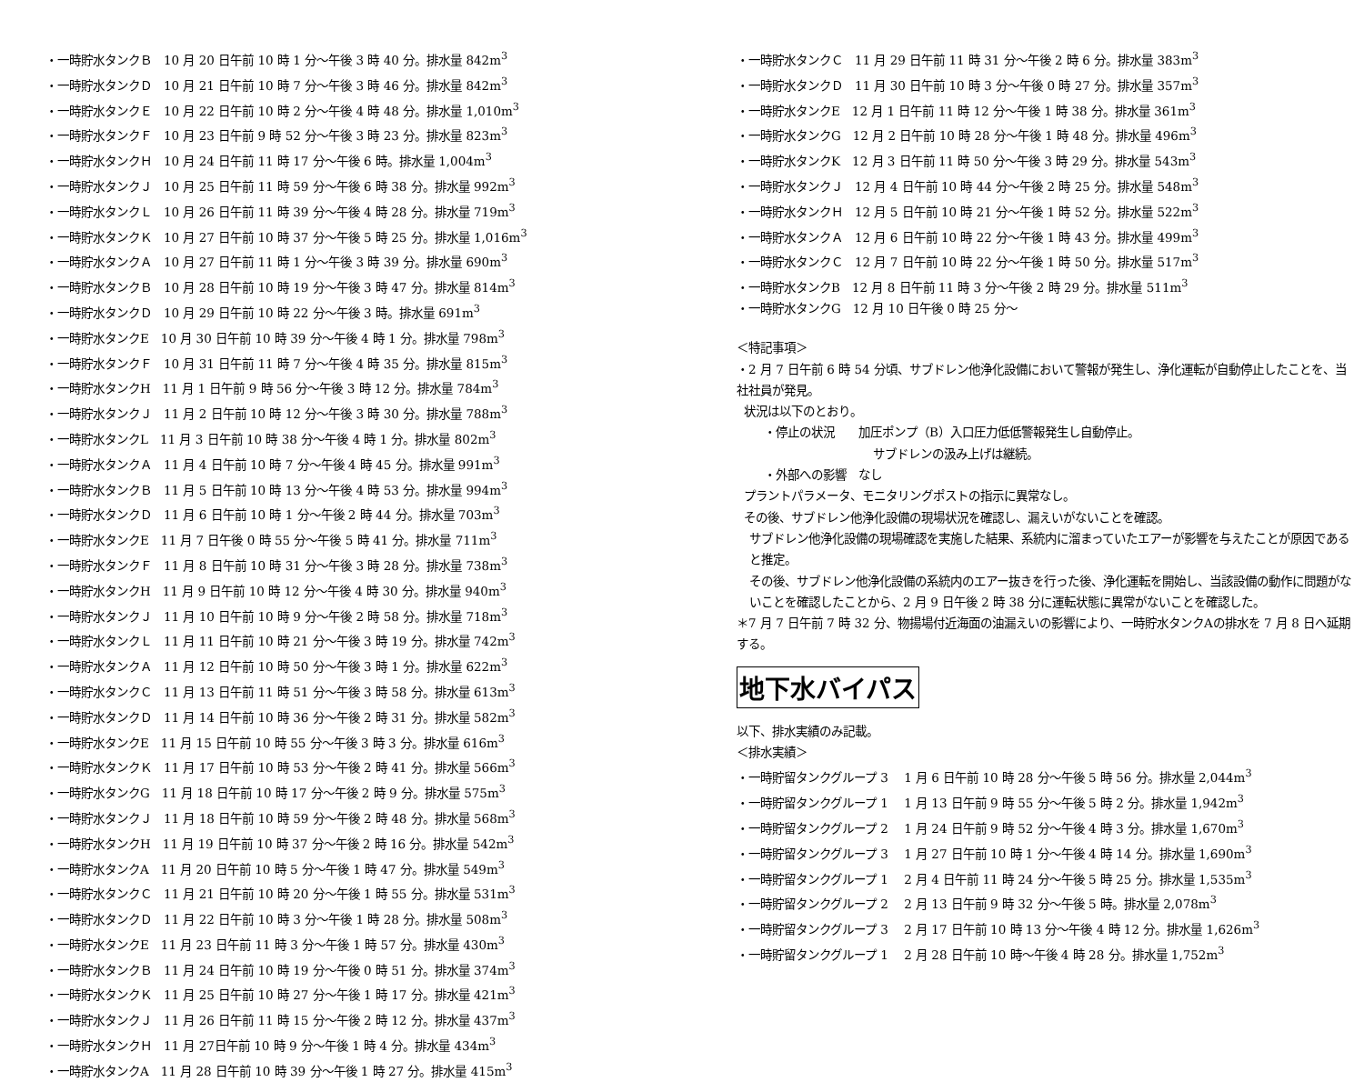・一時貯水タンクＢ　10 月 20 日午前 10 時 1 分～午後 3 時 40 分。排水量 842m<sup>3</sup>
・一時貯水タンクＤ　10 月 21 日午前 10 時 7 分～午後 3 時 46 分。排水量 842m<sup>3</sup>
・一時貯水タンクＥ　10 月 22 日午前 10 時 2 分～午後 4 時 48 分。排水量 1,010m<sup>3</sup>
・一時貯水タンクＦ　10 月 23 日午前 9 時 52 分～午後 3 時 23 分。排水量 823m<sup>3</sup>
・一時貯水タンクＨ　10 月 24 日午前 11 時 17 分～午後 6 時。排水量 1,004m<sup>3</sup>
・一時貯水タンクＪ　10 月 25 日午前 11 時 59 分～午後 6 時 38 分。排水量 992m<sup>3</sup>
・一時貯水タンクＬ　10 月 26 日午前 11 時 39 分～午後 4 時 28 分。排水量 719m<sup>3</sup>
・一時貯水タンクＫ　10 月 27 日午前 10 時 37 分～午後 5 時 25 分。排水量 1,016m<sup>3</sup>
・一時貯水タンクＡ　10 月 27 日午前 11 時 1 分～午後 3 時 39 分。排水量 690m<sup>3</sup>
・一時貯水タンクＢ　10 月 28 日午前 10 時 19 分～午後 3 時 47 分。排水量 814m<sup>3</sup>
・一時貯水タンクＤ　10 月 29 日午前 10 時 22 分～午後 3 時。排水量 691m<sup>3</sup>
・一時貯水タンクE　10 月 30 日午前 10 時 39 分～午後 4 時 1 分。排水量 798m<sup>3</sup>
・一時貯水タンクＦ　10 月 31 日午前 11 時 7 分～午後 4 時 35 分。排水量 815m<sup>3</sup>
・一時貯水タンクH　11 月 1 日午前 9 時 56 分～午後 3 時 12 分。排水量 784m<sup>3</sup>
・一時貯水タンクＪ　11 月 2 日午前 10 時 12 分～午後 3 時 30 分。排水量 788m<sup>3</sup>
・一時貯水タンクL　11 月 3 日午前 10 時 38 分～午後 4 時 1 分。排水量 802m<sup>3</sup>
・一時貯水タンクＡ　11 月 4 日午前 10 時 7 分～午後 4 時 45 分。排水量 991m<sup>3</sup>
・一時貯水タンクＢ　11 月 5 日午前 10 時 13 分～午後 4 時 53 分。排水量 994m<sup>3</sup>
・一時貯水タンクＤ　11 月 6 日午前 10 時 1 分～午後 2 時 44 分。排水量 703m<sup>3</sup>
・一時貯水タンクE　11 月 7 日午後 0 時 55 分～午後 5 時 41 分。排水量 711m<sup>3</sup>
・一時貯水タンクＦ　11 月 8 日午前 10 時 31 分～午後 3 時 28 分。排水量 738m<sup>3</sup>
・一時貯水タンクH　11 月 9 日午前 10 時 12 分～午後 4 時 30 分。排水量 940m<sup>3</sup>
・一時貯水タンクＪ　11 月 10 日午前 10 時 9 分～午後 2 時 58 分。排水量 718m<sup>3</sup>
・一時貯水タンクＬ　11 月 11 日午前 10 時 21 分～午後 3 時 19 分。排水量 742m<sup>3</sup>
・一時貯水タンクＡ　11 月 12 日午前 10 時 50 分～午後 3 時 1 分。排水量 622m<sup>3</sup>
・一時貯水タンクＣ　11 月 13 日午前 11 時 51 分～午後 3 時 58 分。排水量 613m<sup>3</sup>
・一時貯水タンクＤ　11 月 14 日午前 10 時 36 分～午後 2 時 31 分。排水量 582m<sup>3</sup>
・一時貯水タンクE　11 月 15 日午前 10 時 55 分～午後 3 時 3 分。排水量 616m<sup>3</sup>
・一時貯水タンクＫ　11 月 17 日午前 10 時 53 分～午後 2 時 41 分。排水量 566m<sup>3</sup>
・一時貯水タンクG　11 月 18 日午前 10 時 17 分～午後 2 時 9 分。排水量 575m<sup>3</sup>
・一時貯水タンクＪ　11 月 18 日午前 10 時 59 分～午後 2 時 48 分。排水量 568m<sup>3</sup>
・一時貯水タンクH　11 月 19 日午前 10 時 37 分～午後 2 時 16 分。排水量 542m<sup>3</sup>
・一時貯水タンクA　11 月 20 日午前 10 時 5 分～午後 1 時 47 分。排水量 549m<sup>3</sup>
・一時貯水タンクＣ　11 月 21 日午前 10 時 20 分～午後 1 時 55 分。排水量 531m<sup>3</sup>
・一時貯水タンクＤ　11 月 22 日午前 10 時 3 分～午後 1 時 28 分。排水量 508m<sup>3</sup>
・一時貯水タンクE　11 月 23 日午前 11 時 3 分～午後 1 時 57 分。排水量 430m<sup>3</sup>
・一時貯水タンクＢ　11 月 24 日午前 10 時 19 分～午後 0 時 51 分。排水量 374m<sup>3</sup>
・一時貯水タンクＫ　11 月 25 日午前 10 時 27 分～午後 1 時 17 分。排水量 421m<sup>3</sup>
・一時貯水タンクＪ　11 月 26 日午前 11 時 15 分～午後 2 時 12 分。排水量 437m<sup>3</sup>
・一時貯水タンクＨ　11 月 27日午前 10 時 9 分～午後 1 時 4 分。排水量 434m<sup>3</sup>
・一時貯水タンクA　11 月 28 日午前 10 時 39 分～午後 1 時 27 分。排水量 415m<sup>3</sup>
・一時貯水タンクＣ　11 月 29 日午前 11 時 31 分～午後 2 時 6 分。排水量 383m<sup>3</sup>
・一時貯水タンクＤ　11 月 30 日午前 10 時 3 分～午後 0 時 27 分。排水量 357m<sup>3</sup>
・一時貯水タンクE　12 月 1 日午前 11 時 12 分～午後 1 時 38 分。排水量 361m<sup>3</sup>
・一時貯水タンクG　12 月 2 日午前 10 時 28 分～午後 1 時 48 分。排水量 496m<sup>3</sup>
・一時貯水タンクK　12 月 3 日午前 11 時 50 分～午後 3 時 29 分。排水量 543m<sup>3</sup>
・一時貯水タンクＪ　12 月 4 日午前 10 時 44 分～午後 2 時 25 分。排水量 548m<sup>3</sup>
・一時貯水タンクＨ　12 月 5 日午前 10 時 21 分～午後 1 時 52 分。排水量 522m<sup>3</sup>
・一時貯水タンクＡ　12 月 6 日午前 10 時 22 分～午後 1 時 43 分。排水量 499m<sup>3</sup>
・一時貯水タンクＣ　12 月 7 日午前 10 時 22 分～午後 1 時 50 分。排水量 517m<sup>3</sup>
・一時貯水タンクB　12 月 8 日午前 11 時 3 分～午後 2 時 29 分。排水量 511m<sup>3</sup>
・一時貯水タンクG　12 月 10 日午後 0 時 25 分～
＜特記事項＞
・2 月 7 日午前 6 時 54 分頃、サブドレン他浄化設備において警報が発生し、浄化運転が自動停止したことを、当社社員が発見。
状況は以下のとおり。
・停止の状況　　加圧ポンプ（B）入口圧力低低警報発生し自動停止。
サブドレンの汲み上げは継続。
・外部への影響　なし
プラントパラメータ、モニタリングポストの指示に異常なし。
その後、サブドレン他浄化設備の現場状況を確認し、漏えいがないことを確認。
サブドレン他浄化設備の現場確認を実施した結果、系統内に溜まっていたエアーが影響を与えたことが原因であると推定。
その後、サブドレン他浄化設備の系統内のエアー抜きを行った後、浄化運転を開始し、当該設備の動作に問題がないことを確認したことから、2 月 9 日午後 2 時 38 分に運転状態に異常がないことを確認した。
＊7 月 7 日午前 7 時 32 分、物揚場付近海面の油漏えいの影響により、一時貯水タンクAの排水を 7 月 8 日へ延期する。
地下水バイパス
以下、排水実績のみ記載。
＜排水実績＞
・一時貯留タンクグループ 3　 1 月 6 日午前 10 時 28 分～午後 5 時 56 分。排水量 2,044m<sup>3</sup>
・一時貯留タンクグループ 1　 1 月 13 日午前 9 時 55 分～午後 5 時 2 分。排水量 1,942m<sup>3</sup>
・一時貯留タンクグループ 2　 1 月 24 日午前 9 時 52 分～午後 4 時 3 分。排水量 1,670m<sup>3</sup>
・一時貯留タンクグループ 3　 1 月 27 日午前 10 時 1 分～午後 4 時 14 分。排水量 1,690m<sup>3</sup>
・一時貯留タンクグループ 1　 2 月 4 日午前 11 時 24 分～午後 5 時 25 分。排水量 1,535m<sup>3</sup>
・一時貯留タンクグループ 2　 2 月 13 日午前 9 時 32 分～午後 5 時。排水量 2,078m<sup>3</sup>
・一時貯留タンクグループ 3　 2 月 17 日午前 10 時 13 分～午後 4 時 12 分。排水量 1,626m<sup>3</sup>
・一時貯留タンクグループ 1　 2 月 28 日午前 10 時～午後 4 時 28 分。排水量 1,752m<sup>3</sup>